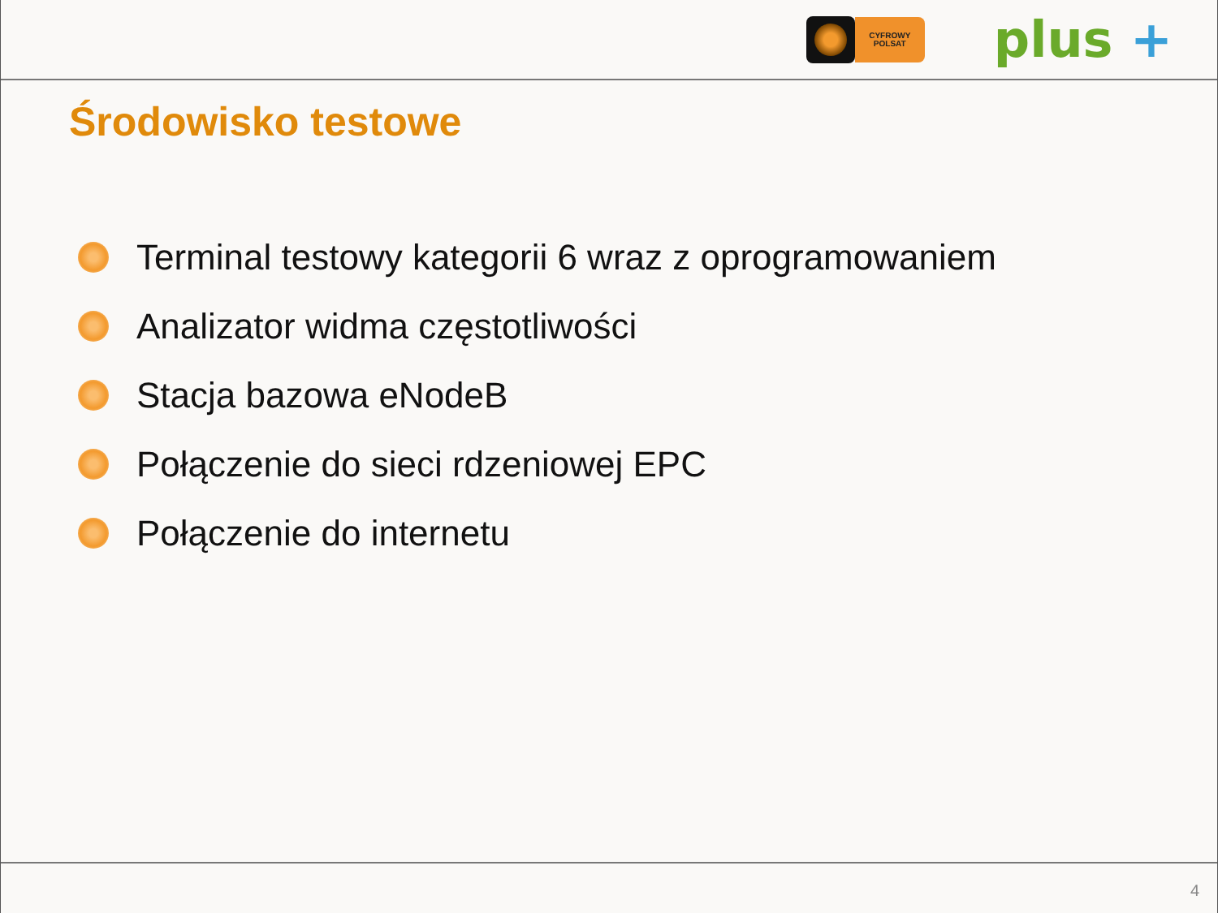CYFROWY
POLSAT
plus +
Środowisko testowe
Terminal testowy kategorii 6 wraz z oprogramowaniem
Analizator widma częstotliwości
Stacja bazowa eNodeB
Połączenie do sieci rdzeniowej EPC
Połączenie do internetu
4